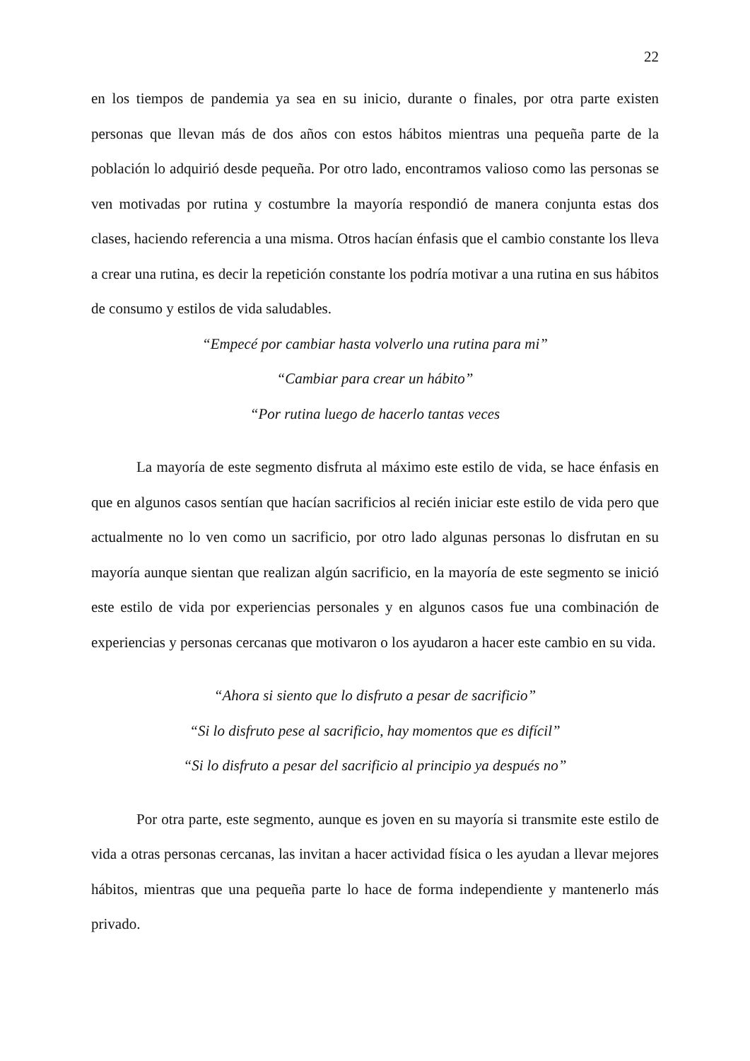22
en los tiempos de pandemia ya sea en su inicio, durante o finales, por otra parte existen personas que llevan más de dos años con estos hábitos mientras una pequeña parte de la población lo adquirió desde pequeña. Por otro lado, encontramos valioso como las personas se ven motivadas por rutina y costumbre la mayoría respondió de manera conjunta estas dos clases, haciendo referencia a una misma. Otros hacían énfasis que el cambio constante los lleva a crear una rutina, es decir la repetición constante los podría motivar a una rutina en sus hábitos de consumo y estilos de vida saludables.
“Empecé por cambiar hasta volverlo una rutina para mi”
“Cambiar para crear un hábito”
“Por rutina luego de hacerlo tantas veces
La mayoría de este segmento disfruta al máximo este estilo de vida, se hace énfasis en que en algunos casos sentían que hacían sacrificios al recién iniciar este estilo de vida pero que actualmente no lo ven como un sacrificio, por otro lado algunas personas lo disfrutan en su mayoría aunque sientan que realizan algún sacrificio, en la mayoría de este segmento se inició este estilo de vida por experiencias personales y en algunos casos fue una combinación de experiencias y personas cercanas que motivaron o los ayudaron a hacer este cambio en su vida.
“Ahora si siento que lo disfruto a pesar de sacrificio”
“Si lo disfruto pese al sacrificio, hay momentos que es difícil”
“Si lo disfruto a pesar del sacrificio al principio ya después no”
Por otra parte, este segmento, aunque es joven en su mayoría si transmite este estilo de vida a otras personas cercanas, las invitan a hacer actividad física o les ayudan a llevar mejores hábitos, mientras que una pequeña parte lo hace de forma independiente y mantenerlo más privado.